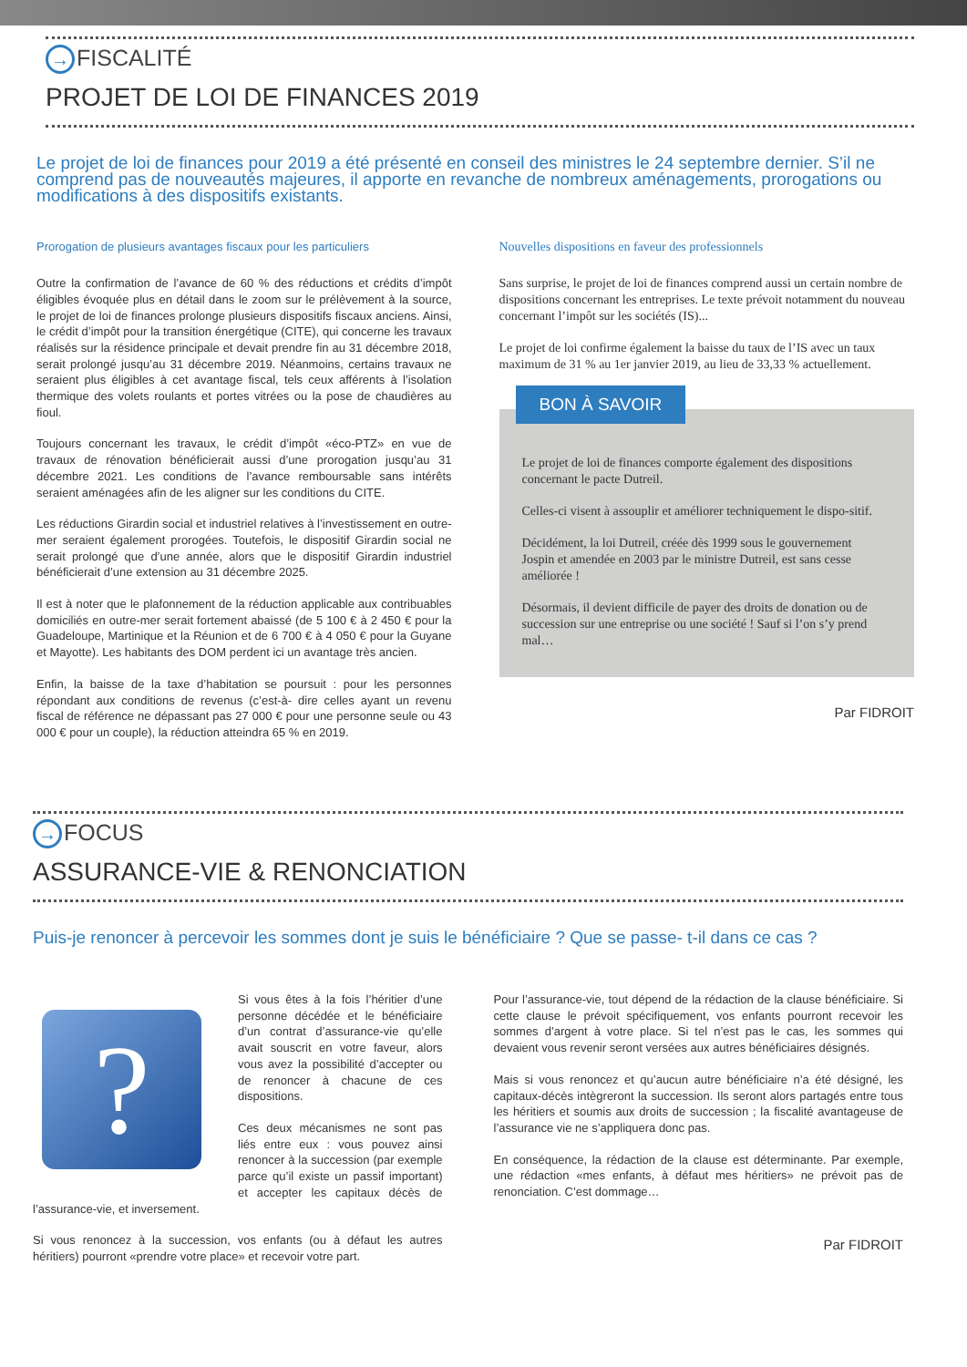→ FISCALITÉ
PROJET DE LOI DE FINANCES 2019
Le projet de loi de finances pour 2019 a été présenté en conseil des ministres le 24 septembre dernier. S’il ne comprend pas de nouveautés majeures, il apporte en revanche de nombreux aménagements, prorogations ou modifications à des dispositifs existants.
Prorogation de plusieurs avantages fiscaux pour les particuliers
Outre la confirmation de l’avance de 60 % des réductions et crédits d’impôt éligibles évoquée plus en détail dans le zoom sur le prélèvement à la source, le projet de loi de finances prolonge plusieurs dispositifs fiscaux anciens. Ainsi, le crédit d’impôt pour la transition énergétique (CITE), qui concerne les travaux réalisés sur la résidence principale et devait prendre fin au 31 décembre 2018, serait prolongé jusqu’au 31 décembre 2019. Néanmoins, certains travaux ne seraient plus éligibles à cet avantage fiscal, tels ceux afférents à l’isolation thermique des volets roulants et portes vitrées ou la pose de chaudières au fioul.
Toujours concernant les travaux, le crédit d’impôt «éco-PTZ» en vue de travaux de rénovation bénéficierait aussi d’une prorogation jusqu’au 31 décembre 2021. Les conditions de l’avance remboursable sans intérêts seraient aménagées afin de les aligner sur les conditions du CITE.
Les réductions Girardin social et industriel relatives à l’investissement en outre-mer seraient également prorogées. Toutefois, le dispositif Girardin social ne serait prolongé que d’une année, alors que le dispositif Girardin industriel bénéficierait d’une extension au 31 décembre 2025.
Il est à noter que le plafonnement de la réduction applicable aux contribuables domiciliés en outre-mer serait fortement abaissé (de 5 100 € à 2 450 € pour la Guadeloupe, Martinique et la Réunion et de 6 700 € à 4 050 € pour la Guyane et Mayotte). Les habitants des DOM perdent ici un avantage très ancien.
Enfin, la baisse de la taxe d’habitation se poursuit : pour les personnes répondant aux conditions de revenus (c’est-à- dire celles ayant un revenu fiscal de référence ne dépassant pas 27 000 € pour une personne seule ou 43 000 € pour un couple), la réduction atteindra 65 % en 2019.
Nouvelles dispositions en faveur des professionnels
Sans surprise, le projet de loi de finances comprend aussi un certain nombre de dispositions concernant les entreprises. Le texte prévoit notamment du nouveau concernant l’impôt sur les sociétés (IS)...
Le projet de loi confirme également la baisse du taux de l’IS avec un taux maximum de 31 % au 1er janvier 2019, au lieu de 33,33 % actuellement.
BON À SAVOIR
Le projet de loi de finances comporte également des dispositions concernant le pacte Dutreil.
Celles-ci visent à assouplir et améliorer techniquement le dispo-sitif.
Décidément, la loi Dutreil, créée dès 1999 sous le gouvernement Jospin et amendée en 2003 par le ministre Dutreil, est sans cesse améliorée !
Désormais, il devient difficile de payer des droits de donation ou de succession sur une entreprise ou une société ! Sauf si l’on s’y prend mal…
Par FIDROIT
→ FOCUS
ASSURANCE-VIE & RENONCIATION
Puis-je renoncer à percevoir les sommes dont je suis le bénéficiaire ? Que se passe- t-il dans ce cas ?
?
Si vous êtes à la fois l’héritier d’une personne décédée et le bénéficiaire d’un contrat d’assurance-vie qu’elle avait souscrit en votre faveur, alors vous avez la possibilité d’accepter ou de renoncer à chacune de ces dispositions.
Ces deux mécanismes ne sont pas liés entre eux : vous pouvez ainsi renoncer à la succession (par exemple parce qu’il existe un passif important) et accepter les capitaux décès de l’assurance-vie, et inversement.
Si vous renoncez à la succession, vos enfants (ou à défaut les autres héritiers) pourront «prendre votre place» et recevoir votre part.
Pour l’assurance-vie, tout dépend de la rédaction de la clause bénéficiaire. Si cette clause le prévoit spécifiquement, vos enfants pourront recevoir les sommes d’argent à votre place. Si tel n’est pas le cas, les sommes qui devaient vous revenir seront versées aux autres bénéficiaires désignés.
Mais si vous renoncez et qu’aucun autre bénéficiaire n’a été désigné, les capitaux-décès intègreront la succession. Ils seront alors partagés entre tous les héritiers et soumis aux droits de succession ; la fiscalité avantageuse de l’assurance vie ne s’appliquera donc pas.
En conséquence, la rédaction de la clause est déterminante. Par exemple, une rédaction «mes enfants, à défaut mes héritiers» ne prévoit pas de renonciation. C’est dommage…
Par FIDROIT